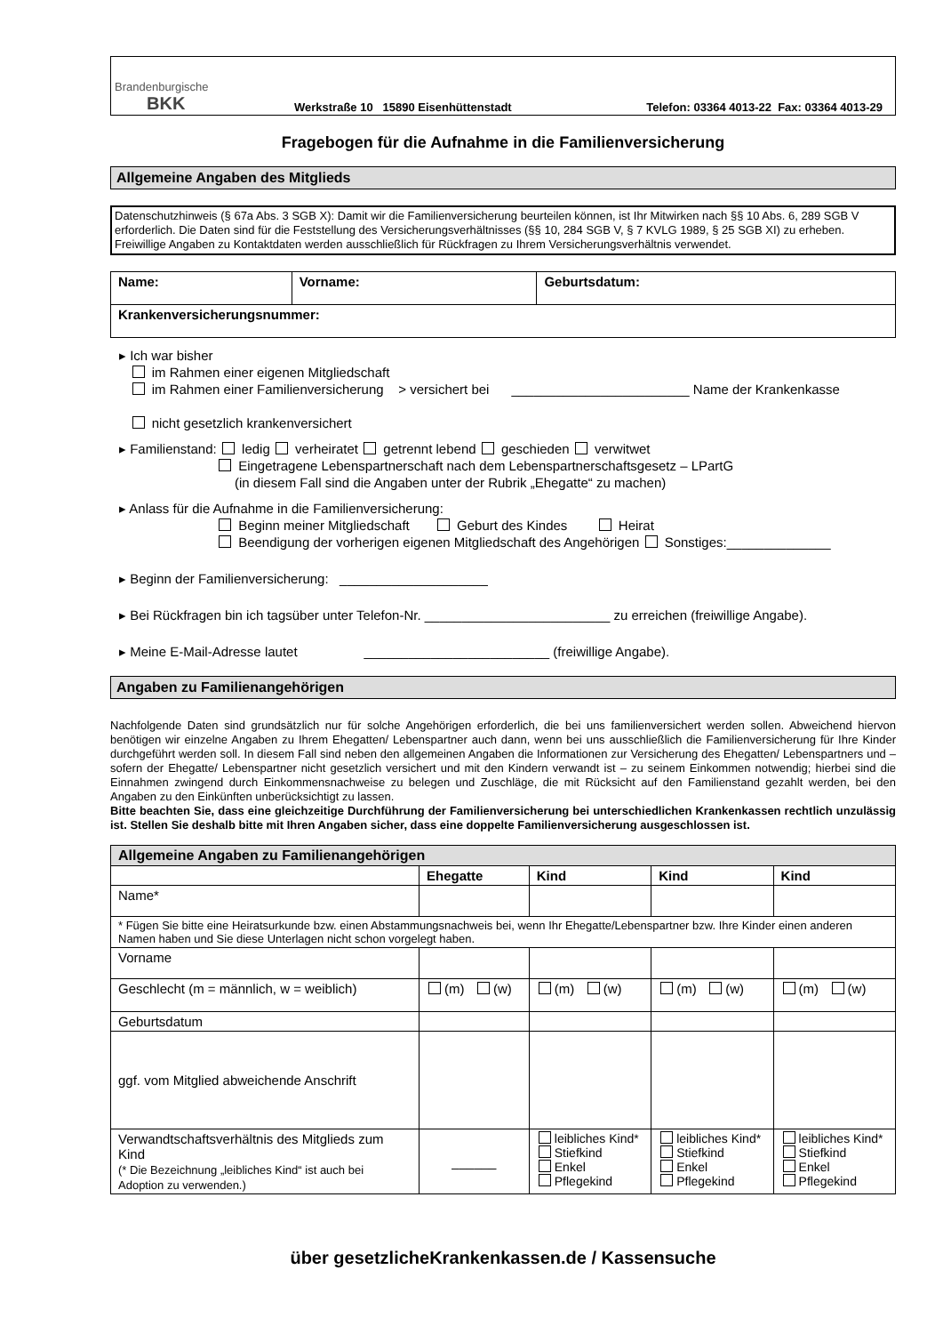Brandenburgische
BKK
Werkstraße 10 15890 Eisenhüttenstadt Telefon: 03364 4013-22 Fax: 03364 4013-29
Fragebogen für die Aufnahme in die Familienversicherung
Allgemeine Angaben des Mitglieds
Datenschutzhinweis (§ 67a Abs. 3 SGB X): Damit wir die Familienversicherung beurteilen können, ist Ihr Mitwirken nach §§ 10 Abs. 6, 289 SGB V erforderlich. Die Daten sind für die Feststellung des Versicherungsverhältnisses (§§ 10, 284 SGB V, § 7 KVLG 1989, § 25 SGB XI) zu erheben. Freiwillige Angaben zu Kontaktdaten werden ausschließlich für Rückfragen zu Ihrem Versicherungsverhältnis verwendet.
| Name: | Vorname: | Geburtsdatum: |
| --- | --- | --- |
| Krankenversicherungsnummer: | | |
▸ Ich war bisher
im Rahmen einer eigenen Mitgliedschaft
im Rahmen einer Familienversicherung > versichert bei ________________________ Name der Krankenkasse
nicht gesetzlich krankenversichert
▸ Familienstand: ledig verheiratet getrennt lebend geschieden verwitwet
Eingetragene Lebenspartnerschaft nach dem Lebenspartnerschaftsgesetz – LPartG
(in diesem Fall sind die Angaben unter der Rubrik „Ehegatte“ zu machen)
▸ Anlass für die Aufnahme in die Familienversicherung:
Beginn meiner Mitgliedschaft Geburt des Kindes Heirat
Beendigung der vorherigen eigenen Mitgliedschaft des Angehörigen Sonstiges:______________
▸ Beginn der Familienversicherung: ____________________
▸ Bei Rückfragen bin ich tagsüber unter Telefon-Nr. _________________________ zu erreichen (freiwillige Angabe).
▸ Meine E-Mail-Adresse lautet _________________________ (freiwillige Angabe).
Angaben zu Familienangehörigen
Nachfolgende Daten sind grundsätzlich nur für solche Angehörigen erforderlich, die bei uns familienversichert werden sollen. Abweichend hiervon benötigen wir einzelne Angaben zu Ihrem Ehegatten/ Lebenspartner auch dann, wenn bei uns ausschließlich die Familienversicherung für Ihre Kinder durchgeführt werden soll. In diesem Fall sind neben den allgemeinen Angaben die Informationen zur Versicherung des Ehegatten/ Lebenspartners und – sofern der Ehegatte/ Lebenspartner nicht gesetzlich versichert und mit den Kindern verwandt ist – zu seinem Einkommen notwendig; hierbei sind die Einnahmen zwingend durch Einkommensnachweise zu belegen und Zuschläge, die mit Rücksicht auf den Familienstand gezahlt werden, bei den Angaben zu den Einkünften unberücksichtigt zu lassen.
Bitte beachten Sie, dass eine gleichzeitige Durchführung der Familienversicherung bei unterschiedlichen Krankenkassen rechtlich unzulässig ist. Stellen Sie deshalb bitte mit Ihren Angaben sicher, dass eine doppelte Familienversicherung ausgeschlossen ist.
| Allgemeine Angaben zu Familienangehörigen | | | | |
| --- | --- | --- | --- | --- |
| | Ehegatte | Kind | Kind | Kind |
| Name* | | | | |
| * Fügen Sie bitte eine Heiratsurkunde bzw. einen Abstammungsnachweis bei, wenn Ihr Ehegatte/Lebenspartner bzw. Ihre Kinder einen anderen Namen haben und Sie diese Unterlagen nicht schon vorgelegt haben. | | | | |
| Vorname | | | | |
| Geschlecht (m = männlich, w = weiblich) | (m) (w) | (m) (w) | (m) (w) | (m) (w) |
| Geburtsdatum | | | | |
| ggf. vom Mitglied abweichende Anschrift | | | | |
| Verwandtschaftsverhältnis des Mitglieds zum Kind (* Die Bezeichnung „leibliches Kind“ ist auch bei Adoption zu verwenden.) | ______ | leibliches Kind* Stiefkind Enkel Pflegekind | leibliches Kind* Stiefkind Enkel Pflegekind | leibliches Kind* Stiefkind Enkel Pflegekind |
über gesetzlicheKrankenkassen.de / Kassensuche